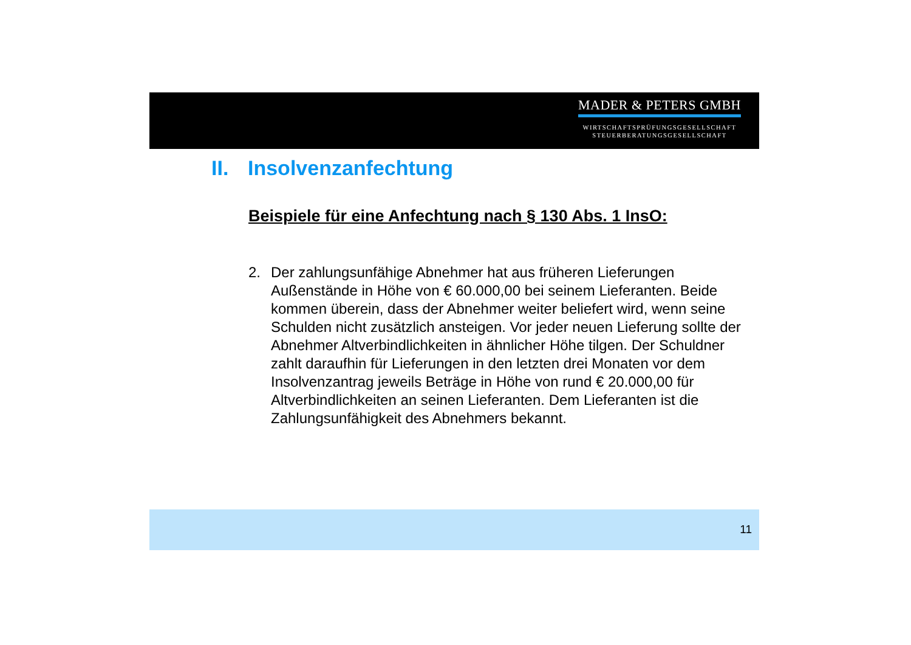MADER & PETERS GMBH
WIRTSCHAFTSPRÜFUNGSGESELLSCHAFT
STEUERBERATUNGSGESELLSCHAFT
II. Insolvenzanfechtung
Beispiele für eine Anfechtung nach § 130 Abs. 1 InsO:
2. Der zahlungsunfähige Abnehmer hat aus früheren Lieferungen Außenstände in Höhe von € 60.000,00 bei seinem Lieferanten. Beide kommen überein, dass der Abnehmer weiter beliefert wird, wenn seine Schulden nicht zusätzlich ansteigen. Vor jeder neuen Lieferung sollte der Abnehmer Altverbindlichkeiten in ähnlicher Höhe tilgen. Der Schuldner zahlt daraufhin für Lieferungen in den letzten drei Monaten vor dem Insolvenzantrag jeweils Beträge in Höhe von rund € 20.000,00 für Altverbindlichkeiten an seinen Lieferanten. Dem Lieferanten ist die Zahlungsunfähigkeit des Abnehmers bekannt.
11